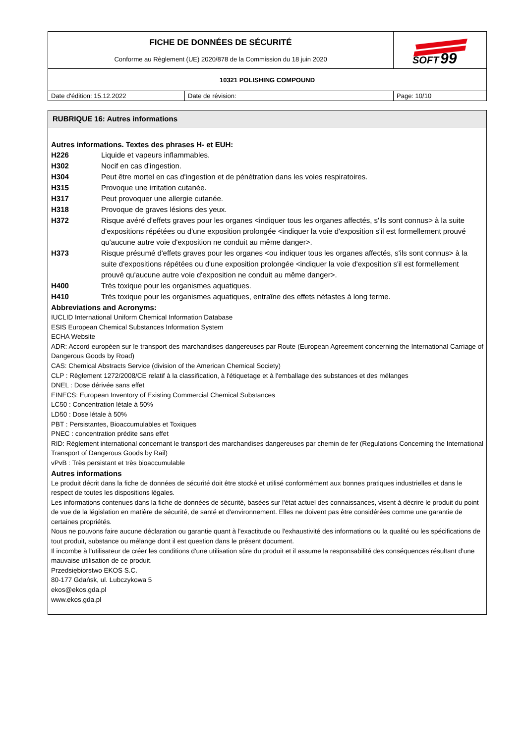| FICHE DE DONNÉES DE SÉCURITÉ Conforme au Règlement (UE) 2020/878 de la Commission du 18 juin 2020 | | SOFT 99 |
| 10321 POLISHING COMPOUND | | |
| Date d'édition: 15.12.2022 | Date de révision: | Page: 10/10 |
RUBRIQUE 16: Autres informations
Autres informations. Textes des phrases H- et EUH:
H226 Liquide et vapeurs inflammables.
H302 Nocif en cas d'ingestion.
H304 Peut être mortel en cas d'ingestion et de pénétration dans les voies respiratoires.
H315 Provoque une irritation cutanée.
H317 Peut provoquer une allergie cutanée.
H318 Provoque de graves lésions des yeux.
H372 Risque avéré d'effets graves pour les organes <indiquer tous les organes affectés, s'ils sont connus> à la suite d'expositions répétées ou d'une exposition prolongée <indiquer la voie d'exposition s'il est formellement prouvé qu'aucune autre voie d'exposition ne conduit au même danger>.
H373 Risque présumé d'effets graves pour les organes <ou indiquer tous les organes affectés, s'ils sont connus> à la suite d'expositions répétées ou d'une exposition prolongée <indiquer la voie d'exposition s'il est formellement prouvé qu'aucune autre voie d'exposition ne conduit au même danger>.
H400 Très toxique pour les organismes aquatiques.
H410 Très toxique pour les organismes aquatiques, entraîne des effets néfastes à long terme.
Abbreviations and Acronyms:
IUCLID International Uniform Chemical Information Database
ESIS European Chemical Substances Information System
ECHA Website
ADR: Accord européen sur le transport des marchandises dangereuses par Route (European Agreement concerning the International Carriage of Dangerous Goods by Road)
CAS: Chemical Abstracts Service (division of the American Chemical Society)
CLP : Règlement 1272/2008/CE relatif à la classification, à l'étiquetage et à l'emballage des substances et des mélanges
DNEL : Dose dérivée sans effet
EINECS: European Inventory of Existing Commercial Chemical Substances
LC50 : Concentration létale à 50%
LD50 : Dose létale à 50%
PBT : Persistantes, Bioaccumulables et Toxiques
PNEC : concentration prédite sans effet
RID: Règlement international concernant le transport des marchandises dangereuses par chemin de fer (Regulations Concerning the International Transport of Dangerous Goods by Rail)
vPvB : Très persistant et très bioaccumulable
Autres informations
Le produit décrit dans la fiche de données de sécurité doit être stocké et utilisé conformément aux bonnes pratiques industrielles et dans le respect de toutes les dispositions légales.
Les informations contenues dans la fiche de données de sécurité, basées sur l'état actuel des connaissances, visent à décrire le produit du point de vue de la législation en matière de sécurité, de santé et d'environnement. Elles ne doivent pas être considérées comme une garantie de certaines propriétés.
Nous ne pouvons faire aucune déclaration ou garantie quant à l'exactitude ou l'exhaustivité des informations ou la qualité ou les spécifications de tout produit, substance ou mélange dont il est question dans le présent document.
Il incombe à l'utilisateur de créer les conditions d'une utilisation sûre du produit et il assume la responsabilité des conséquences résultant d'une mauvaise utilisation de ce produit.
Przedsiębiorstwo EKOS S.C.
80-177 Gdańsk, ul. Lubczykowa 5
ekos@ekos.gda.pl
www.ekos.gda.pl